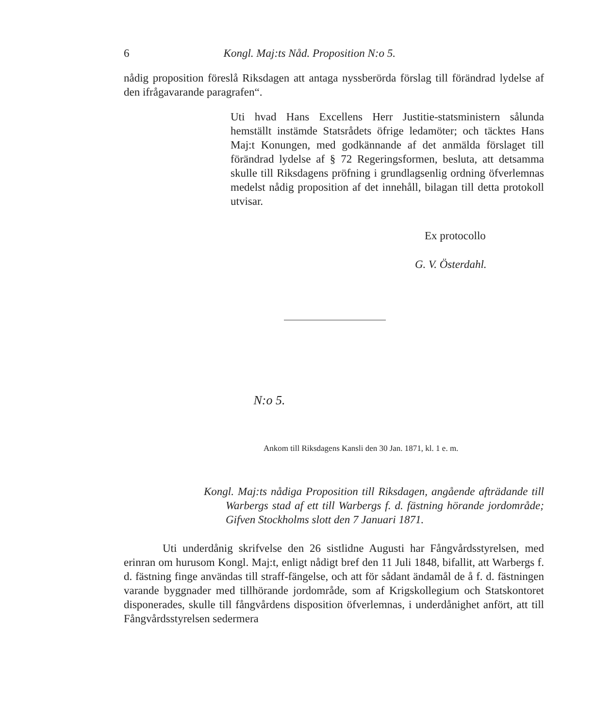6 Kongl. Maj:ts Nåd. Proposition N:o 5.
nådig proposition föreslå Riksdagen att antaga nyssberörda förslag till förändrad lydelse af den ifrågavarande paragrafen“.
Uti hvad Hans Excellens Herr Justitie-statsministern sålunda hemställt instämde Statsrådets öfrige ledamöter; och täcktes Hans Maj:t Konungen, med godkännande af det anmälda förslaget till förändrad lydelse af § 72 Regeringsformen, besluta, att detsamma skulle till Riksdagens pröfning i grundlagsenlig ordning öfverlemnas medelst nådig proposition af det innehåll, bilagan till detta protokoll utvisar.
Ex protocollo
G. V. Österdahl.
N:o 5.
Ankom till Riksdagens Kansli den 30 Jan. 1871, kl. 1 e. m.
Kongl. Maj:ts nådiga Proposition till Riksdagen, angående afträdande till Warbergs stad af ett till Warbergs f. d. fästning hörande jordområde; Gifven Stockholms slott den 7 Januari 1871.
Uti underdånig skrifvelse den 26 sistlidne Augusti har Fångvårdsstyrelsen, med erinran om hurusom Kongl. Maj:t, enligt nådigt bref den 11 Juli 1848, bifallit, att Warbergs f. d. fästning finge användas till straff-fängelse, och att för sådant ändamål de å f. d. fästningen varande byggnader med tillhörande jordområde, som af Krigskollegium och Statskontoret disponerades, skulle till fångvårdens disposition öfverlemnas, i underdånighet anfört, att till Fångvårdsstyrelsen sedermera